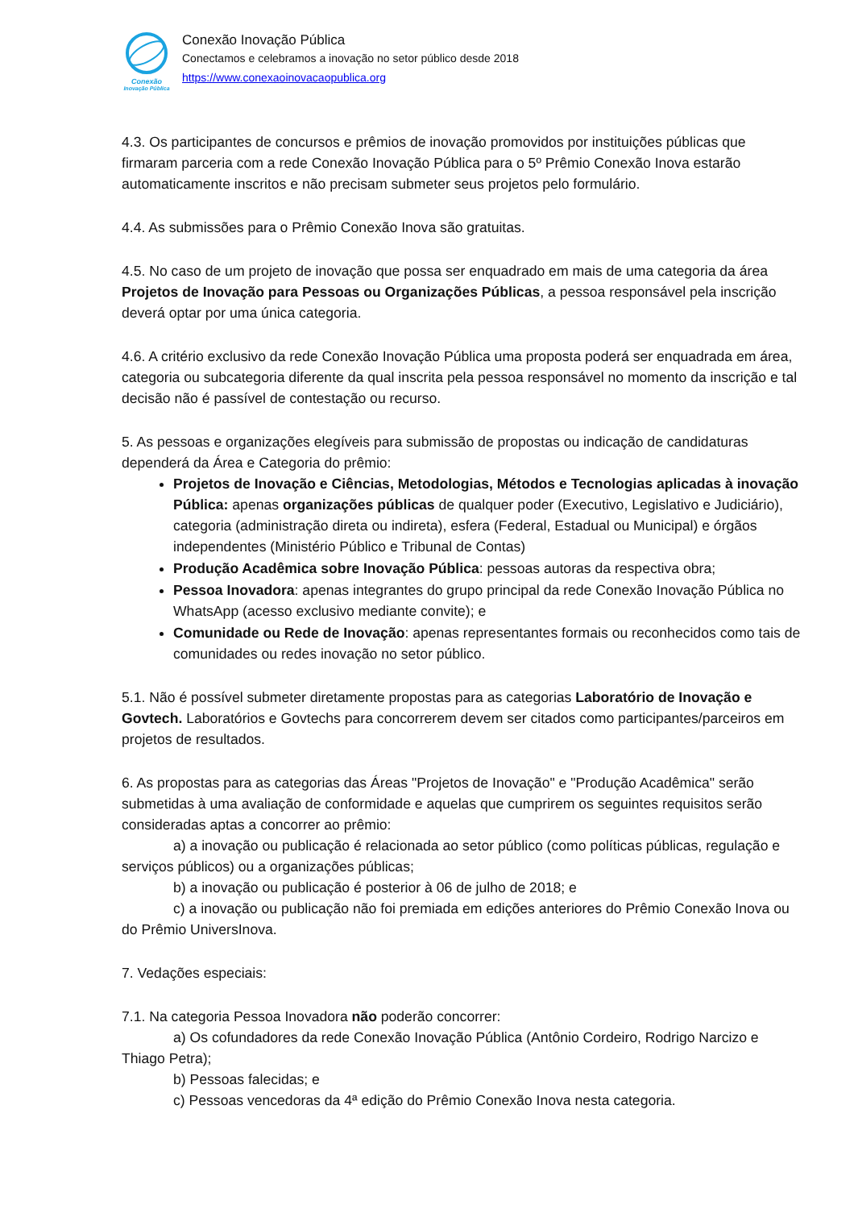Conexão
Inovação Pública
Conexão Inovação Pública
Conectamos e celebramos a inovação no setor público desde 2018
https://www.conexaoinovacaopublica.org
4.3. Os participantes de concursos e prêmios de inovação promovidos por instituições públicas que firmaram parceria com a rede Conexão Inovação Pública para o 5º Prêmio Conexão Inova estarão automaticamente inscritos e não precisam submeter seus projetos pelo formulário.
4.4. As submissões para o Prêmio Conexão Inova são gratuitas.
4.5. No caso de um projeto de inovação que possa ser enquadrado em mais de uma categoria da área Projetos de Inovação para Pessoas ou Organizações Públicas, a pessoa responsável pela inscrição deverá optar por uma única categoria.
4.6. A critério exclusivo da rede Conexão Inovação Pública uma proposta poderá ser enquadrada em área, categoria ou subcategoria diferente da qual inscrita pela pessoa responsável no momento da inscrição e tal decisão não é passível de contestação ou recurso.
5. As pessoas e organizações elegíveis para submissão de propostas ou indicação de candidaturas dependerá da Área e Categoria do prêmio:
Projetos de Inovação e Ciências, Metodologias, Métodos e Tecnologias aplicadas à inovação Pública: apenas organizações públicas de qualquer poder (Executivo, Legislativo e Judiciário), categoria (administração direta ou indireta), esfera (Federal, Estadual ou Municipal) e órgãos independentes (Ministério Público e Tribunal de Contas)
Produção Acadêmica sobre Inovação Pública: pessoas autoras da respectiva obra;
Pessoa Inovadora: apenas integrantes do grupo principal da rede Conexão Inovação Pública no WhatsApp (acesso exclusivo mediante convite); e
Comunidade ou Rede de Inovação: apenas representantes formais ou reconhecidos como tais de comunidades ou redes inovação no setor público.
5.1. Não é possível submeter diretamente propostas para as categorias Laboratório de Inovação e Govtech. Laboratórios e Govtechs para concorrerem devem ser citados como participantes/parceiros em projetos de resultados.
6. As propostas para as categorias das Áreas "Projetos de Inovação" e "Produção Acadêmica" serão submetidas à uma avaliação de conformidade e aquelas que cumprirem os seguintes requisitos serão consideradas aptas a concorrer ao prêmio:
a) a inovação ou publicação é relacionada ao setor público (como políticas públicas, regulação e serviços públicos) ou a organizações públicas;
b) a inovação ou publicação é posterior à 06 de julho de 2018; e
c) a inovação ou publicação não foi premiada em edições anteriores do Prêmio Conexão Inova ou do Prêmio UniversInova.
7. Vedações especiais:
7.1. Na categoria Pessoa Inovadora não poderão concorrer:
a) Os cofundadores da rede Conexão Inovação Pública (Antônio Cordeiro, Rodrigo Narcizo e Thiago Petra);
b) Pessoas falecidas; e
c) Pessoas vencedoras da 4ª edição do Prêmio Conexão Inova nesta categoria.